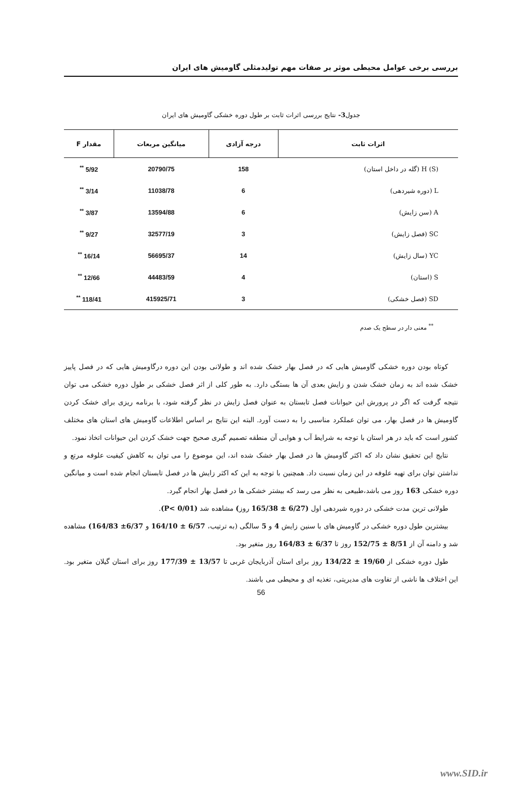بررسی برخی عوامل محیطی موثر بر صفات مهم تولیدمثلی گاومیش های ایران
جدول3- نتایج بررسی اثرات ثابت بر طول دوره خشکی گاومیش های ایران
| اثرات ثابت | درجه آزادی | میانگین مربعات | مقدار F |
| --- | --- | --- | --- |
| H (S) (گله در داخل استان) | 158 | 20790/75 | 5/92 <sup>**</sup> |
| L (دوره شیردهی) | 6 | 11038/78 | 3/14 <sup>**</sup> |
| A (سن زایش) | 6 | 13594/88 | 3/87 <sup>**</sup> |
| SC (فصل زایش) | 3 | 32577/19 | 9/27 <sup>**</sup> |
| YC (سال زایش) | 14 | 56695/37 | 16/14 <sup>**</sup> |
| S (استان) | 4 | 44483/59 | 12/66 <sup>**</sup> |
| SD (فصل خشکی) | 3 | 415925/71 | 118/41 <sup>**</sup> |
<sup>**</sup> معنی دار در سطح یک صدم
کوتاه بودن دوره خشکی گاومیش هایی که در فصل بهار خشک شده اند و طولانی بودن این دوره درگاومیش هایی که در فصل پاییز خشک شده اند به زمان خشک شدن و زایش بعدی آن ها بستگی دارد. به طور کلی از اثر فصل خشکی بر طول دوره خشکی می توان نتیجه گرفت که اگر در پرورش این حیوانات فصل تابستان به عنوان فصل زایش در نظر گرفته شود، با برنامه ریزی برای خشک کردن گاومیش ها در فصل بهار، می توان عملکرد مناسبی را به دست آورد. البته این نتایج بر اساس اطلاعات گاومیش های استان های مختلف کشور است که باید در هر استان با توجه به شرایط آب و هوایی آن منطقه تصمیم گیری صحیح جهت خشک کردن این حیوانات اتخاذ نمود.
نتایج این تحقیق نشان داد که اکثر گاومیش ها در فصل بهار خشک شده اند، این موضوع را می توان به کاهش کیفیت علوفه مرتع و نداشتن توان برای تهیه علوفه در این زمان نسبت داد. همچنین با توجه به این که اکثر زایش ها در فصل تابستان انجام شده است و میانگین دوره خشکی 163 روز می باشد،طبیعی به نظر می رسد که بیشتر خشکی ها در فصل بهار انجام گیرد.
طولانی ترین مدت خشکی در دوره شیردهی اول (6/27 ± 165/38 روز) مشاهده شد (P< 0/01).
بیشترین طول دوره خشکی در گاومیش های با سنین زایش 4 و 5 سالگی (به ترتیب، 6/57 ± 164/10 و 6/37± 164/83) مشاهده شد و دامنه آن از 8/51 ± 152/75 روز تا 6/37 ± 164/83 روز متغیر بود.
طول دوره خشکی از 19/60 ± 134/22 روز برای استان آذربایجان غربی تا 13/57 ± 177/39 روز برای استان گیلان متغیر بود. این اختلاف ها ناشی از تفاوت های مدیریتی، تغذیه ای و محیطی می باشند.
56
www.SID.ir